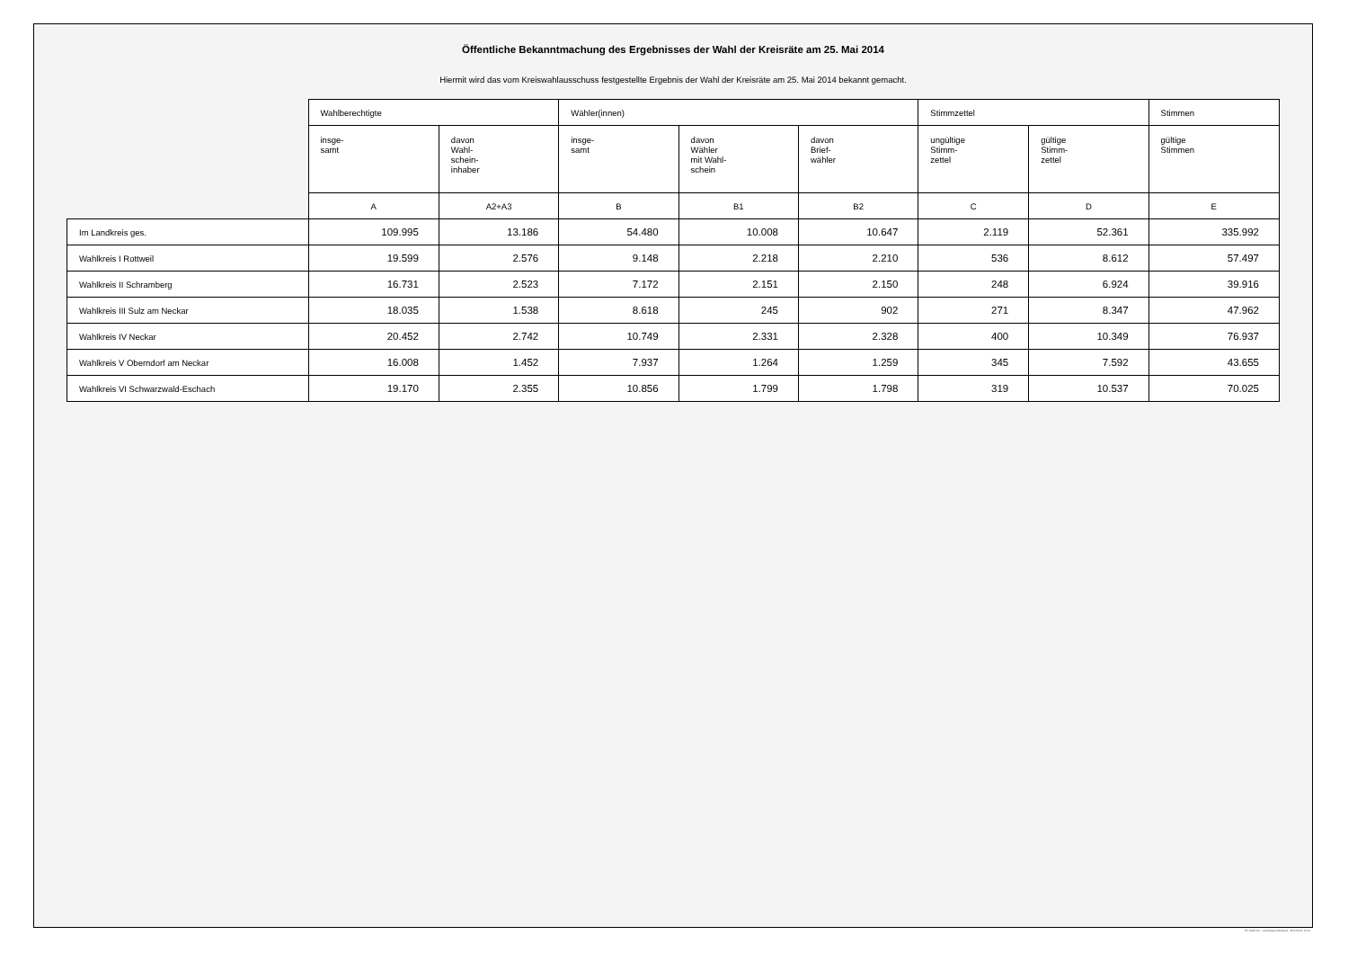Öffentliche Bekanntmachung des Ergebnisses der Wahl der Kreisräte am 25. Mai 2014
Hiermit wird das vom Kreiswahlausschuss festgestellte Ergebnis der Wahl der Kreisräte am 25. Mai 2014 bekannt gemacht.
| | Wahlberechtigte | | Wähler(innen) | | | Stimmzettel | | Stimmen |
| --- | --- | --- | --- | --- | --- | --- | --- | --- |
| | insge- samt | davon Wahl- schein- inhaber | insge- samt | davon Wähler mit Wahl- schein | davon Brief- wähler | ungültige Stimm- zettel | gültige Stimm- zettel | gültige Stimmen |
| | A | A2+A3 | B | B1 | B2 | C | D | E |
| Im Landkreis ges. | 109.995 | 13.186 | 54.480 | 10.008 | 10.647 | 2.119 | 52.361 | 335.992 |
| Wahlkreis I Rottweil | 19.599 | 2.576 | 9.148 | 2.218 | 2.210 | 536 | 8.612 | 57.497 |
| Wahlkreis II Schramberg | 16.731 | 2.523 | 7.172 | 2.151 | 2.150 | 248 | 6.924 | 39.916 |
| Wahlkreis III Sulz am Neckar | 18.035 | 1.538 | 8.618 | 245 | 902 | 271 | 8.347 | 47.962 |
| Wahlkreis IV Neckar | 20.452 | 2.742 | 10.749 | 2.331 | 2.328 | 400 | 10.349 | 76.937 |
| Wahlkreis V Oberndorf am Neckar | 16.008 | 1.452 | 7.937 | 1.264 | 1.259 | 345 | 7.592 | 43.655 |
| Wahlkreis VI Schwarzwald-Eschach | 19.170 | 2.355 | 10.856 | 1.799 | 1.798 | 319 | 10.537 | 70.025 |
PC-Wahl 9.0 - Landratsamt Rottweil - 26.6.2014, 10:11